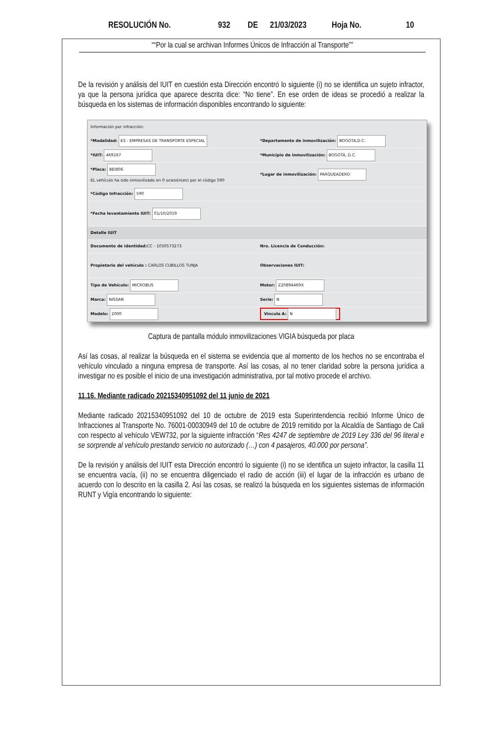RESOLUCIÓN No. 932 DE 21/03/2023 Hoja No. 10
““Por la cual se archivan Informes Únicos de Infracción al Transporte””
De la revisión y análisis del IUIT en cuestión esta Dirección encontró lo siguiente (i) no se identifica un sujeto infractor, ya que la persona jurídica que aparece descrita dice: “No tiene”. En ese orden de ideas se procedió a realizar la búsqueda en los sistemas de información disponibles encontrando lo siguiente:
Información por infracción:
*Modalidad: ES - EMPRESAS DE TRANSPORTE ESPECIAL
*Departamento de inmovilización: BOGOTA,D.C.
*IUIT: 469167
*Municipio de inmovilización: BOGOTÁ, D.C.
*Placa: BEI806
EL vehículo ha sido inmovilizado en 0 ocasión(es) por el código 590
*Lugar de inmovilización: PARQUEADERO
*Código Infracción: 590
*Fecha levantamiento IUIT: 01/10/2019
Detalle IUIT
Documento de identidad: CC - 1030573273
Nro. Licencia de Conducción:
Propietario del vehículo : CARLOS CUBILLOS TUNJA
Observaciones IUIT:
Tipo de Vehículo: MICROBUS Motor: Z20894469X
Marca: NISSAN Serie: N
Modelo: 2000
Vincula A: N
Captura de pantalla módulo inmovilizaciones VIGIA búsqueda por placa
Así las cosas, al realizar la búsqueda en el sistema se evidencia que al momento de los hechos no se encontraba el vehículo vinculado a ninguna empresa de transporte. Así las cosas, al no tener claridad sobre la persona jurídica a investigar no es posible el inicio de una investigación administrativa, por tal motivo procede el archivo.
11.16. Mediante radicado 20215340951092 del 11 junio de 2021
Mediante radicado 20215340951092 del 10 de octubre de 2019 esta Superintendencia recibió Informe Único de Infracciones al Transporte No. 76001-00030949 del 10 de octubre de 2019 remitido por la Alcaldía de Santiago de Cali con respecto al vehículo VEW732, por la siguiente infracción “Res 4247 de septiembre de 2019 Ley 336 del 96 literal e se sorprende al vehículo prestando servicio no autorizado (…) con 4 pasajeros, 40.000 por persona”.
De la revisión y análisis del IUIT esta Dirección encontró lo siguiente (i) no se identifica un sujeto infractor, la casilla 11 se encuentra vacía, (ii) no se encuentra diligenciado el radio de acción (iii) el lugar de la infracción es urbano de acuerdo con lo descrito en la casilla 2. Así las cosas, se realizó la búsqueda en los siguientes sistemas de información RUNT y Vigía encontrando lo siguiente: